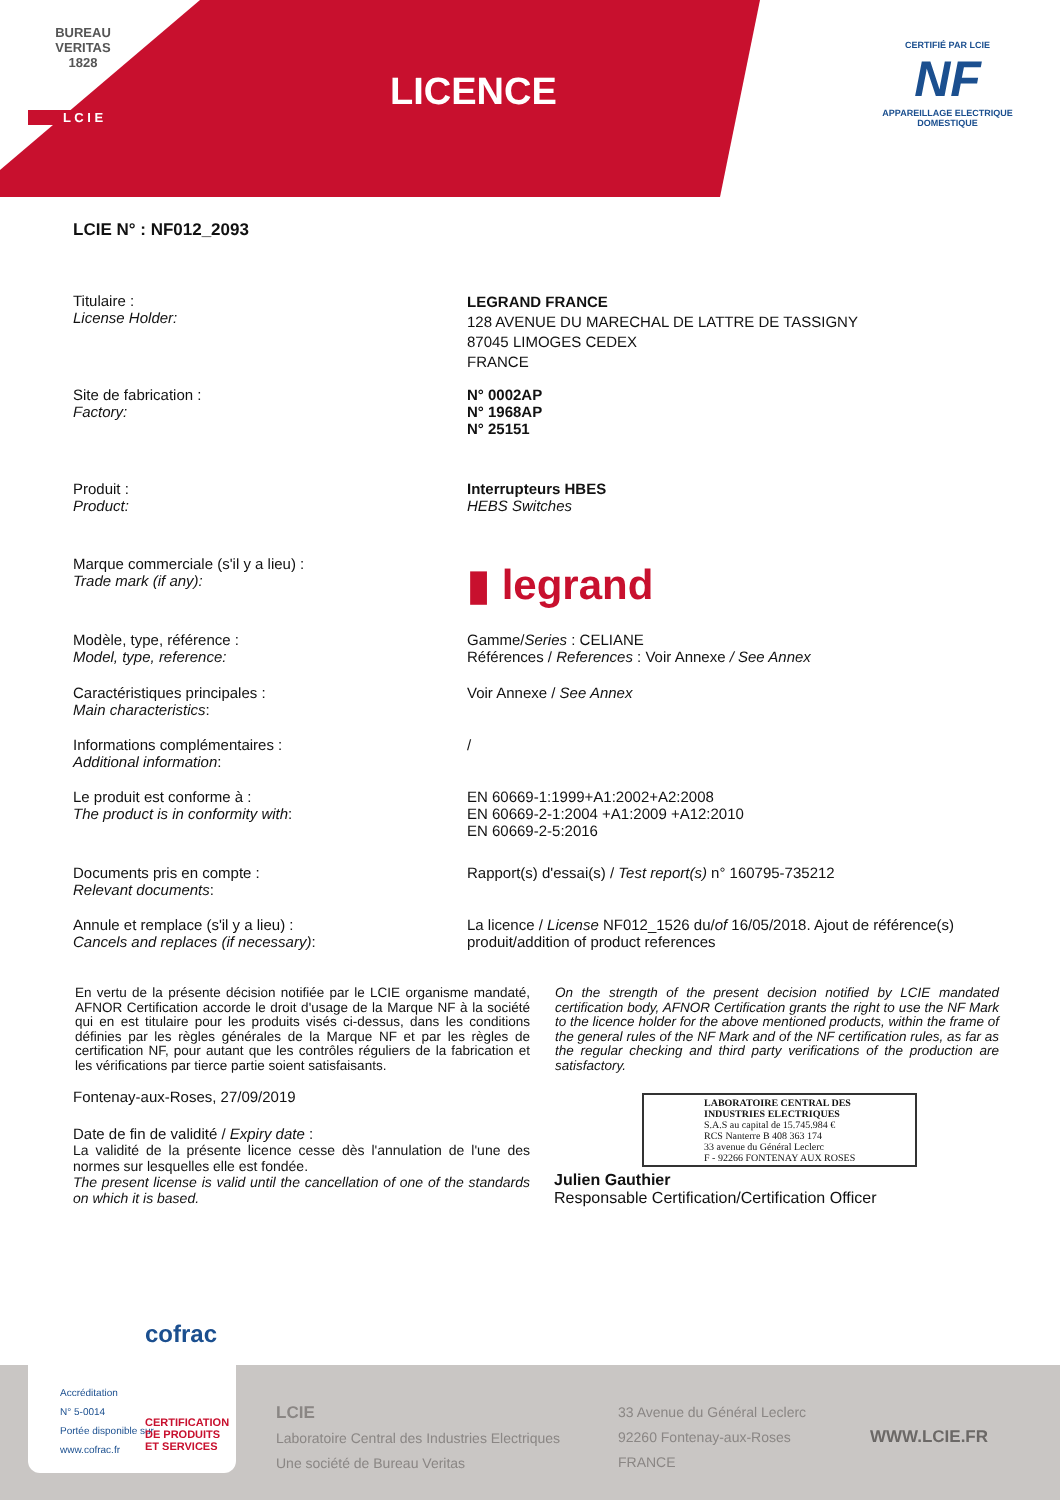BUREAU VERITAS
1828
L C I E
LICENCE
CERTIFIÉ PAR LCIE
NF
APPAREILLAGE ELECTRIQUE DOMESTIQUE
LCIE N° : NF012_2093
Titulaire :
License Holder:
LEGRAND FRANCE
128 AVENUE DU MARECHAL DE LATTRE DE TASSIGNY
87045 LIMOGES CEDEX
FRANCE
Site de fabrication :
Factory:
N° 0002AP
N° 1968AP
N° 25151
Produit :
Product:
Interrupteurs HBES
HEBS Switches
Marque commerciale (s'il y a lieu) :
Trade mark (if any):
▮ legrand
Modèle, type, référence :
Model, type, reference:
Gamme/Series : CELIANE
Références / References : Voir Annexe / See Annex
Caractéristiques principales :
Main characteristics:
Voir Annexe / See Annex
Informations complémentaires :
Additional information:
/
Le produit est conforme à :
The product is in conformity with:
EN 60669-1:1999+A1:2002+A2:2008
EN 60669-2-1:2004 +A1:2009 +A12:2010
EN 60669-2-5:2016
Documents pris en compte :
Relevant documents:
Rapport(s) d'essai(s) / Test report(s) n° 160795-735212
Annule et remplace (s'il y a lieu) :
Cancels and replaces (if necessary):
La licence / License NF012_1526 du/of 16/05/2018. Ajout de référence(s) produit/addition of product references
En vertu de la présente décision notifiée par le LCIE organisme mandaté, AFNOR Certification accorde le droit d'usage de la Marque NF à la société qui en est titulaire pour les produits visés ci-dessus, dans les conditions définies par les règles générales de la Marque NF et par les règles de certification NF, pour autant que les contrôles réguliers de la fabrication et les vérifications par tierce partie soient satisfaisants.
On the strength of the present decision notified by LCIE mandated certification body, AFNOR Certification grants the right to use the NF Mark to the licence holder for the above mentioned products, within the frame of the general rules of the NF Mark and of the NF certification rules, as far as the regular checking and third party verifications of the production are satisfactory.
Fontenay-aux-Roses, 27/09/2019
Date de fin de validité / Expiry date :
La validité de la présente licence cesse dès l'annulation de l'une des normes sur lesquelles elle est fondée.
The present license is valid until the cancellation of one of the standards on which it is based.
LABORATOIRE CENTRAL DES INDUSTRIES ELECTRIQUES
S.A.S au capital de 15.745.984 €
RCS Nanterre B 408 363 174
33 avenue du Général Leclerc
F - 92266 FONTENAY AUX ROSES
Julien Gauthier
Responsable Certification/Certification Officer
LCIE
Laboratoire Central des Industries Electriques
Une société de Bureau Veritas
33 Avenue du Général Leclerc
92260 Fontenay-aux-Roses
FRANCE
WWW.LCIE.FR
cofrac
Accréditation
N° 5-0014
Portée disponible sur
www.cofrac.fr
CERTIFICATION
DE PRODUITS
ET SERVICES